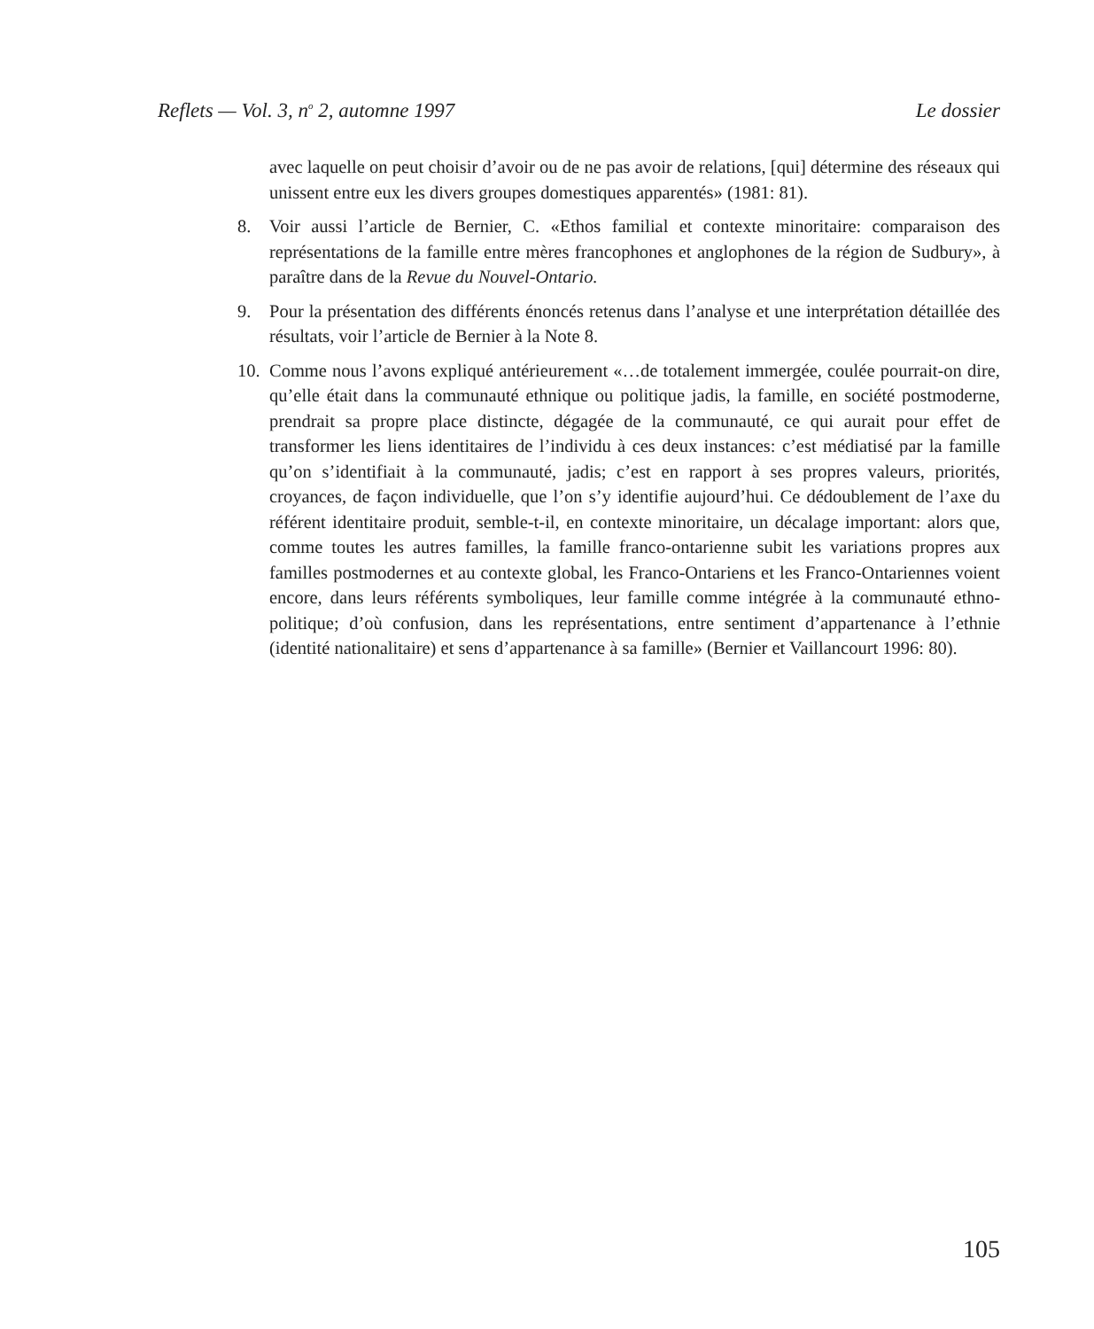Reflets — Vol. 3, n<sup>o</sup> 2, automne 1997 Le dossier
avec laquelle on peut choisir d’avoir ou de ne pas avoir de relations, [qui] détermine des réseaux qui unissent entre eux les divers groupes domestiques apparentés» (1981: 81).
8. Voir aussi l’article de Bernier, C. «Ethos familial et contexte minoritaire: comparaison des représentations de la famille entre mères francophones et anglophones de la région de Sudbury», à paraître dans de la Revue du Nouvel-Ontario.
9. Pour la présentation des différents énoncés retenus dans l’analyse et une interprétation détaillée des résultats, voir l’article de Bernier à la Note 8.
10. Comme nous l’avons expliqué antérieurement «…de totalement immergée, coulée pourrait-on dire, qu’elle était dans la communauté ethnique ou politique jadis, la famille, en société postmoderne, prendrait sa propre place distincte, dégagée de la communauté, ce qui aurait pour effet de transformer les liens identitaires de l’individu à ces deux instances: c’est médiatisé par la famille qu’on s’identifiait à la communauté, jadis; c’est en rapport à ses propres valeurs, priorités, croyances, de façon individuelle, que l’on s’y identifie aujourd’hui. Ce dédoublement de l’axe du référent identitaire produit, semble-t-il, en contexte minoritaire, un décalage important: alors que, comme toutes les autres familles, la famille franco-ontarienne subit les variations propres aux familles postmodernes et au contexte global, les Franco-Ontariens et les Franco-Ontariennes voient encore, dans leurs référents symboliques, leur famille comme intégrée à la communauté ethno-politique; d’où confusion, dans les représentations, entre sentiment d’appartenance à l’ethnie (identité nationalitaire) et sens d’appartenance à sa famille» (Bernier et Vaillancourt 1996: 80).
105